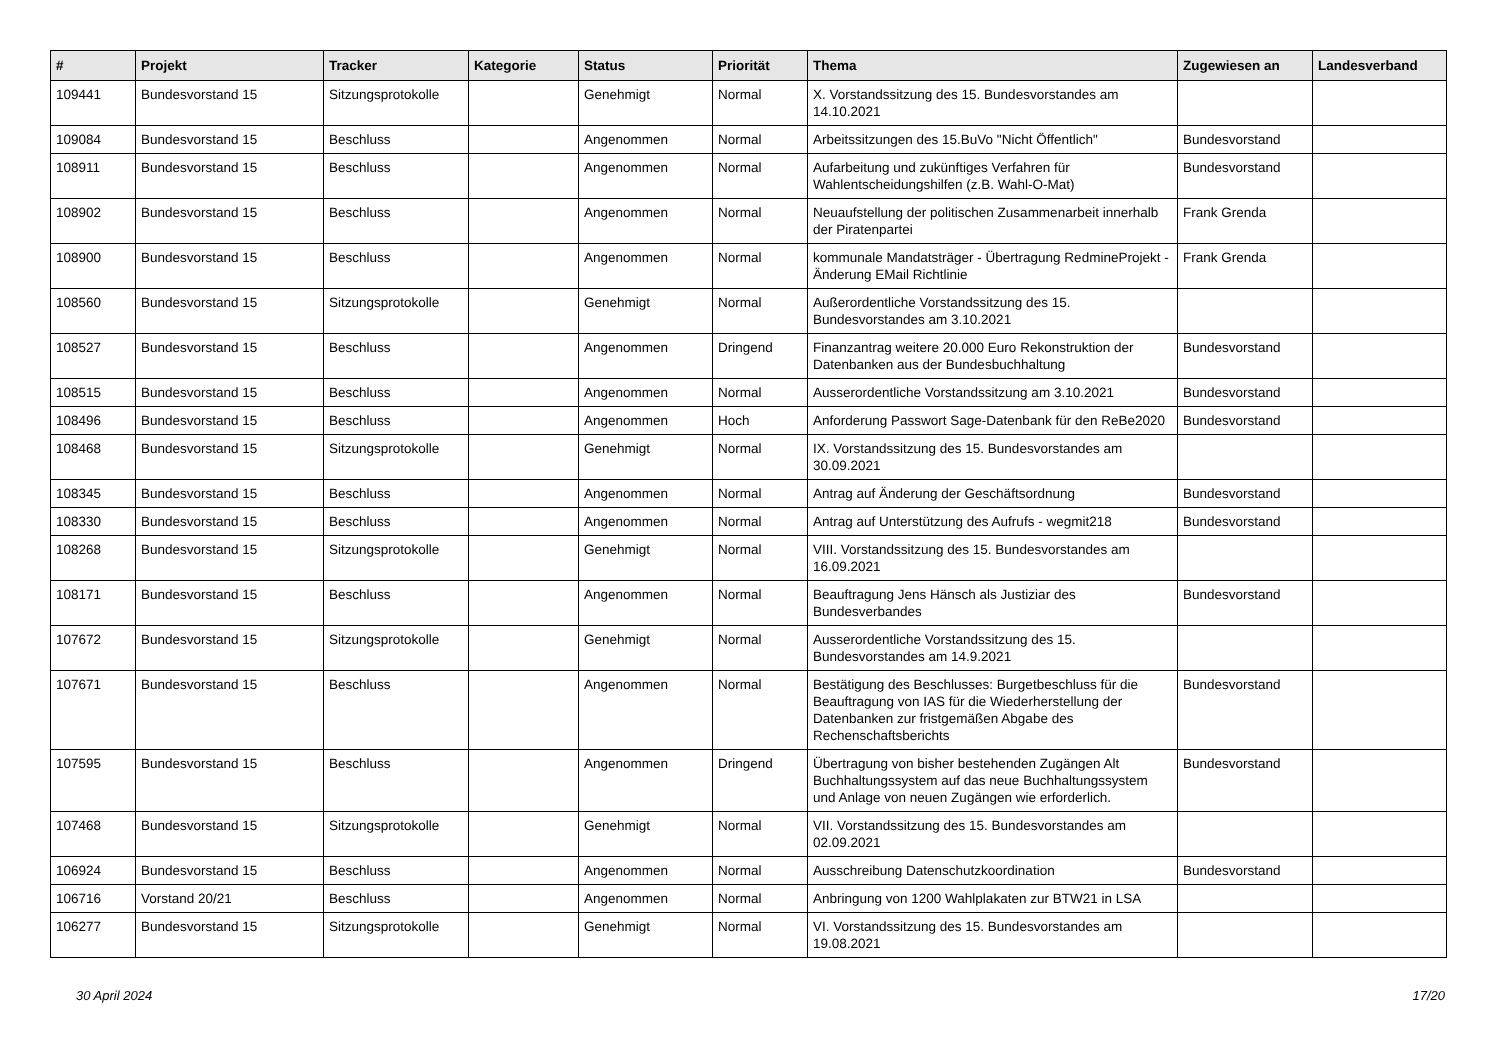| # | Projekt | Tracker | Kategorie | Status | Priorität | Thema | Zugewiesen an | Landesverband |
| --- | --- | --- | --- | --- | --- | --- | --- | --- |
| 109441 | Bundesvorstand 15 | Sitzungsprotokolle | | Genehmigt | Normal | X. Vorstandssitzung des 15. Bundesvorstandes am 14.10.2021 | | |
| 109084 | Bundesvorstand 15 | Beschluss | | Angenommen | Normal | Arbeitssitzungen des 15.BuVo "Nicht Öffentlich" | Bundesvorstand | |
| 108911 | Bundesvorstand 15 | Beschluss | | Angenommen | Normal | Aufarbeitung und zukünftiges Verfahren für Wahlentscheidungshilfen (z.B. Wahl-O-Mat) | Bundesvorstand | |
| 108902 | Bundesvorstand 15 | Beschluss | | Angenommen | Normal | Neuaufstellung der politischen Zusammenarbeit innerhalb der Piratenpartei | Frank Grenda | |
| 108900 | Bundesvorstand 15 | Beschluss | | Angenommen | Normal | kommunale Mandatsträger - Übertragung RedmineProjekt - Änderung EMail Richtlinie | Frank Grenda | |
| 108560 | Bundesvorstand 15 | Sitzungsprotokolle | | Genehmigt | Normal | Außerordentliche Vorstandssitzung des 15. Bundesvorstandes am 3.10.2021 | | |
| 108527 | Bundesvorstand 15 | Beschluss | | Angenommen | Dringend | Finanzantrag weitere 20.000 Euro Rekonstruktion der Datenbanken aus der Bundesbuchhaltung | Bundesvorstand | |
| 108515 | Bundesvorstand 15 | Beschluss | | Angenommen | Normal | Ausserordentliche Vorstandssitzung am 3.10.2021 | Bundesvorstand | |
| 108496 | Bundesvorstand 15 | Beschluss | | Angenommen | Hoch | Anforderung Passwort Sage-Datenbank für den ReBe2020 | Bundesvorstand | |
| 108468 | Bundesvorstand 15 | Sitzungsprotokolle | | Genehmigt | Normal | IX. Vorstandssitzung des 15. Bundesvorstandes am 30.09.2021 | | |
| 108345 | Bundesvorstand 15 | Beschluss | | Angenommen | Normal | Antrag auf Änderung der Geschäftsordnung | Bundesvorstand | |
| 108330 | Bundesvorstand 15 | Beschluss | | Angenommen | Normal | Antrag auf Unterstützung des Aufrufs - wegmit218 | Bundesvorstand | |
| 108268 | Bundesvorstand 15 | Sitzungsprotokolle | | Genehmigt | Normal | VIII. Vorstandssitzung des 15. Bundesvorstandes am 16.09.2021 | | |
| 108171 | Bundesvorstand 15 | Beschluss | | Angenommen | Normal | Beauftragung Jens Hänsch als Justiziar des Bundesverbandes | Bundesvorstand | |
| 107672 | Bundesvorstand 15 | Sitzungsprotokolle | | Genehmigt | Normal | Ausserordentliche Vorstandssitzung des 15. Bundesvorstandes am 14.9.2021 | | |
| 107671 | Bundesvorstand 15 | Beschluss | | Angenommen | Normal | Bestätigung des Beschlusses: Burgetbeschluss für die Beauftragung von IAS für die Wiederherstellung der Datenbanken zur fristgemäßen Abgabe des Rechenschaftsberichts | Bundesvorstand | |
| 107595 | Bundesvorstand 15 | Beschluss | | Angenommen | Dringend | Übertragung von bisher bestehenden Zugängen Alt Buchhaltungssystem auf das neue Buchhaltungssystem und Anlage von neuen Zugängen wie erforderlich. | Bundesvorstand | |
| 107468 | Bundesvorstand 15 | Sitzungsprotokolle | | Genehmigt | Normal | VII. Vorstandssitzung des 15. Bundesvorstandes am 02.09.2021 | | |
| 106924 | Bundesvorstand 15 | Beschluss | | Angenommen | Normal | Ausschreibung Datenschutzkoordination | Bundesvorstand | |
| 106716 | Vorstand 20/21 | Beschluss | | Angenommen | Normal | Anbringung von 1200 Wahlplakaten zur BTW21 in LSA | | |
| 106277 | Bundesvorstand 15 | Sitzungsprotokolle | | Genehmigt | Normal | VI. Vorstandssitzung des 15. Bundesvorstandes am 19.08.2021 | | |
30 April 2024 17/20